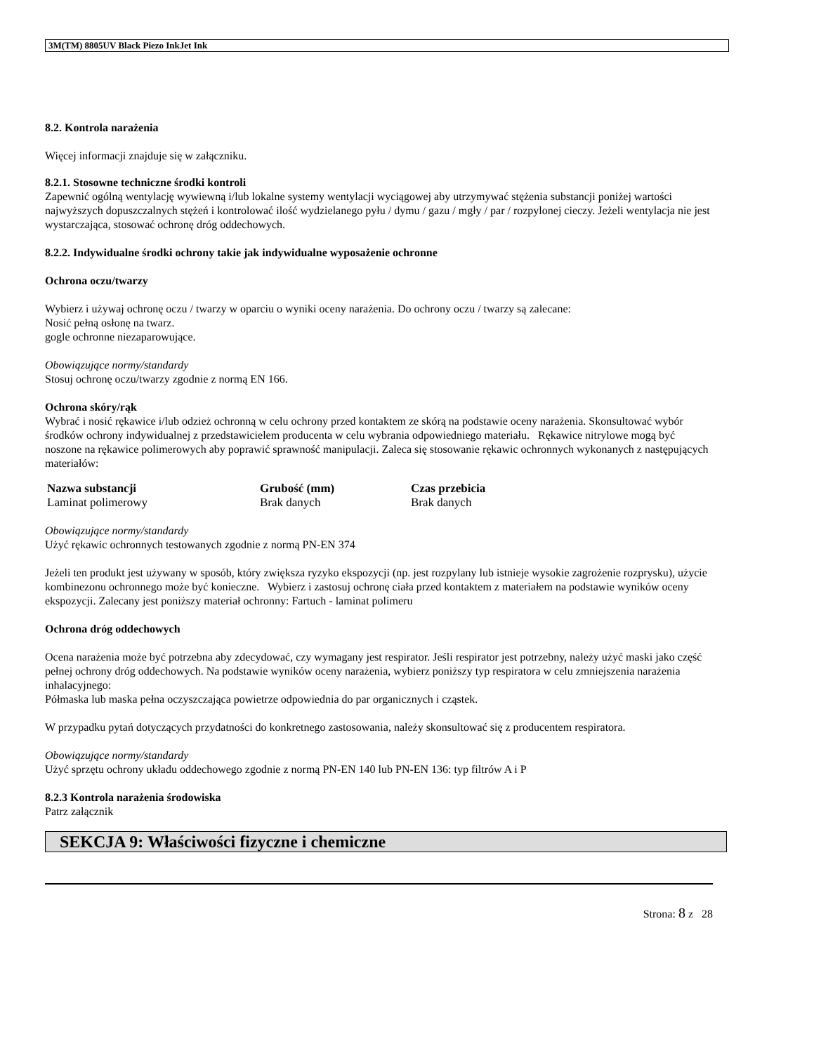3M(TM) 8805UV Black Piezo InkJet Ink
8.2. Kontrola narażenia
Więcej informacji znajduje się w załączniku.
8.2.1. Stosowne techniczne środki kontroli
Zapewnić ogólną wentylację wywiewną i/lub lokalne systemy wentylacji wyciągowej aby utrzymywać stężenia substancji poniżej wartości najwyższych dopuszczalnych stężeń i kontrolować ilość wydzielanego pyłu / dymu / gazu / mgły / par / rozpylonej cieczy. Jeżeli wentylacja nie jest wystarczająca, stosować ochronę dróg oddechowych.
8.2.2. Indywidualne środki ochrony takie jak indywidualne wyposażenie ochronne
Ochrona oczu/twarzy
Wybierz i używaj ochronę oczu / twarzy w oparciu o wyniki oceny narażenia. Do ochrony oczu / twarzy są zalecane:
Nosić pełną osłonę na twarz.
gogle ochronne niezaparowujące.
Obowiązujące normy/standardy
Stosuj ochronę oczu/twarzy zgodnie z normą EN 166.
Ochrona skóry/rąk
Wybrać i nosić rękawice i/lub odzież ochronną w celu ochrony przed kontaktem ze skórą na podstawie oceny narażenia. Skonsultować wybór środków ochrony indywidualnej z przedstawicielem producenta w celu wybrania odpowiedniego materiału. Rękawice nitrylowe mogą być noszone na rękawice polimerowych aby poprawić sprawność manipulacji. Zaleca się stosowanie rękawic ochronnych wykonanych z następujących materiałów:
| Nazwa substancji | Grubość (mm) | Czas przebicia |
| --- | --- | --- |
| Laminat polimerowy | Brak danych | Brak danych |
Obowiązujące normy/standardy
Użyć rękawic ochronnych testowanych zgodnie z normą PN-EN 374
Jeżeli ten produkt jest używany w sposób, który zwiększa ryzyko ekspozycji (np. jest rozpylany lub istnieje wysokie zagrożenie rozprysku), użycie kombinezonu ochronnego może być konieczne. Wybierz i zastosuj ochronę ciała przed kontaktem z materiałem na podstawie wyników oceny ekspozycji. Zalecany jest poniższy materiał ochronny: Fartuch - laminat polimeru
Ochrona dróg oddechowych
Ocena narażenia może być potrzebna aby zdecydować, czy wymagany jest respirator. Jeśli respirator jest potrzebny, należy użyć maski jako część pełnej ochrony dróg oddechowych. Na podstawie wyników oceny narażenia, wybierz poniższy typ respiratora w celu zmniejszenia narażenia inhalacyjnego:
Półmaska lub maska pełna oczyszczająca powietrze odpowiednia do par organicznych i cząstek.
W przypadku pytań dotyczących przydatności do konkretnego zastosowania, należy skonsultować się z producentem respiratora.
Obowiązujące normy/standardy
Użyć sprzętu ochrony układu oddechowego zgodnie z normą PN-EN 140 lub PN-EN 136: typ filtrów A i P
8.2.3 Kontrola narażenia środowiska
Patrz załącznik
SEKCJA 9: Właściwości fizyczne i chemiczne
Strona: 8 z 28